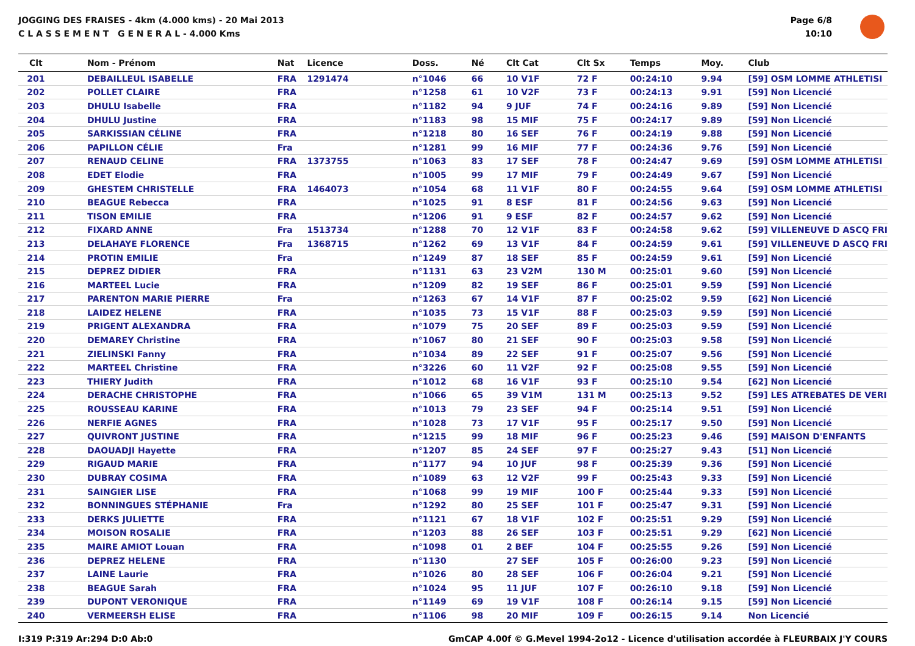JOGGING DES FRAISES - 4km (4.000 kms) - 20 Mai 2013
C L A S S E M E N T G E N E R A L - 4.000 Kms
Page 6/8
10:10
| Clt | Nom - Prénom | Nat | Licence | Doss. | Né | Clt Cat | Clt Sx | Temps | Moy. | Club |
| --- | --- | --- | --- | --- | --- | --- | --- | --- | --- | --- |
| 201 | DEBAILLEUL ISABELLE | FRA | 1291474 | n°1046 | 66 | 10 V1F | 72 F | 00:24:10 | 9.94 | [59] OSM LOMME ATHLETISI |
| 202 | POLLET CLAIRE | FRA | | n°1258 | 61 | 10 V2F | 73 F | 00:24:13 | 9.91 | [59] Non Licencié |
| 203 | DHULU Isabelle | FRA | | n°1182 | 94 | 9 JUF | 74 F | 00:24:16 | 9.89 | [59] Non Licencié |
| 204 | DHULU Justine | FRA | | n°1183 | 98 | 15 MIF | 75 F | 00:24:17 | 9.89 | [59] Non Licencié |
| 205 | SARKISSIAN CÉLINE | FRA | | n°1218 | 80 | 16 SEF | 76 F | 00:24:19 | 9.88 | [59] Non Licencié |
| 206 | PAPILLON CÉLIE | Fra | | n°1281 | 99 | 16 MIF | 77 F | 00:24:36 | 9.76 | [59] Non Licencié |
| 207 | RENAUD CELINE | FRA | 1373755 | n°1063 | 83 | 17 SEF | 78 F | 00:24:47 | 9.69 | [59] OSM LOMME ATHLETISI |
| 208 | EDET Elodie | FRA | | n°1005 | 99 | 17 MIF | 79 F | 00:24:49 | 9.67 | [59] Non Licencié |
| 209 | GHESTEM CHRISTELLE | FRA | 1464073 | n°1054 | 68 | 11 V1F | 80 F | 00:24:55 | 9.64 | [59] OSM LOMME ATHLETISI |
| 210 | BEAGUE Rebecca | FRA | | n°1025 | 91 | 8 ESF | 81 F | 00:24:56 | 9.63 | [59] Non Licencié |
| 211 | TISON EMILIE | FRA | | n°1206 | 91 | 9 ESF | 82 F | 00:24:57 | 9.62 | [59] Non Licencié |
| 212 | FIXARD ANNE | Fra | 1513734 | n°1288 | 70 | 12 V1F | 83 F | 00:24:58 | 9.62 | [59] VILLENEUVE D ASCQ FRI |
| 213 | DELAHAYE FLORENCE | Fra | 1368715 | n°1262 | 69 | 13 V1F | 84 F | 00:24:59 | 9.61 | [59] VILLENEUVE D ASCQ FRI |
| 214 | PROTIN EMILIE | Fra | | n°1249 | 87 | 18 SEF | 85 F | 00:24:59 | 9.61 | [59] Non Licencié |
| 215 | DEPREZ DIDIER | FRA | | n°1131 | 63 | 23 V2M | 130 M | 00:25:01 | 9.60 | [59] Non Licencié |
| 216 | MARTEEL Lucie | FRA | | n°1209 | 82 | 19 SEF | 86 F | 00:25:01 | 9.59 | [59] Non Licencié |
| 217 | PARENTON MARIE PIERRE | Fra | | n°1263 | 67 | 14 V1F | 87 F | 00:25:02 | 9.59 | [62] Non Licencié |
| 218 | LAIDEZ HELENE | FRA | | n°1035 | 73 | 15 V1F | 88 F | 00:25:03 | 9.59 | [59] Non Licencié |
| 219 | PRIGENT ALEXANDRA | FRA | | n°1079 | 75 | 20 SEF | 89 F | 00:25:03 | 9.59 | [59] Non Licencié |
| 220 | DEMAREY Christine | FRA | | n°1067 | 80 | 21 SEF | 90 F | 00:25:03 | 9.58 | [59] Non Licencié |
| 221 | ZIELINSKI Fanny | FRA | | n°1034 | 89 | 22 SEF | 91 F | 00:25:07 | 9.56 | [59] Non Licencié |
| 222 | MARTEEL Christine | FRA | | n°3226 | 60 | 11 V2F | 92 F | 00:25:08 | 9.55 | [59] Non Licencié |
| 223 | THIERY Judith | FRA | | n°1012 | 68 | 16 V1F | 93 F | 00:25:10 | 9.54 | [62] Non Licencié |
| 224 | DERACHE CHRISTOPHE | FRA | | n°1066 | 65 | 39 V1M | 131 M | 00:25:13 | 9.52 | [59] LES ATREBATES DE VERI |
| 225 | ROUSSEAU KARINE | FRA | | n°1013 | 79 | 23 SEF | 94 F | 00:25:14 | 9.51 | [59] Non Licencié |
| 226 | NERFIE AGNES | FRA | | n°1028 | 73 | 17 V1F | 95 F | 00:25:17 | 9.50 | [59] Non Licencié |
| 227 | QUIVRONT JUSTINE | FRA | | n°1215 | 99 | 18 MIF | 96 F | 00:25:23 | 9.46 | [59] MAISON D'ENFANTS |
| 228 | DAOUADJI Hayette | FRA | | n°1207 | 85 | 24 SEF | 97 F | 00:25:27 | 9.43 | [51] Non Licencié |
| 229 | RIGAUD MARIE | FRA | | n°1177 | 94 | 10 JUF | 98 F | 00:25:39 | 9.36 | [59] Non Licencié |
| 230 | DUBRAY COSIMA | FRA | | n°1089 | 63 | 12 V2F | 99 F | 00:25:43 | 9.33 | [59] Non Licencié |
| 231 | SAINGIER LISE | FRA | | n°1068 | 99 | 19 MIF | 100 F | 00:25:44 | 9.33 | [59] Non Licencié |
| 232 | BONNINGUES STÉPHANIE | Fra | | n°1292 | 80 | 25 SEF | 101 F | 00:25:47 | 9.31 | [59] Non Licencié |
| 233 | DERKS JULIETTE | FRA | | n°1121 | 67 | 18 V1F | 102 F | 00:25:51 | 9.29 | [59] Non Licencié |
| 234 | MOISON ROSALIE | FRA | | n°1203 | 88 | 26 SEF | 103 F | 00:25:51 | 9.29 | [62] Non Licencié |
| 235 | MAIRE AMIOT Louan | FRA | | n°1098 | 01 | 2 BEF | 104 F | 00:25:55 | 9.26 | [59] Non Licencié |
| 236 | DEPREZ HELENE | FRA | | n°1130 | | 27 SEF | 105 F | 00:26:00 | 9.23 | [59] Non Licencié |
| 237 | LAINE Laurie | FRA | | n°1026 | 80 | 28 SEF | 106 F | 00:26:04 | 9.21 | [59] Non Licencié |
| 238 | BEAGUE Sarah | FRA | | n°1024 | 95 | 11 JUF | 107 F | 00:26:10 | 9.18 | [59] Non Licencié |
| 239 | DUPONT VERONIQUE | FRA | | n°1149 | 69 | 19 V1F | 108 F | 00:26:14 | 9.15 | [59] Non Licencié |
| 240 | VERMEERSH ELISE | FRA | | n°1106 | 98 | 20 MIF | 109 F | 00:26:15 | 9.14 | Non Licencié |
I:319 P:319 Ar:294 D:0 Ab:0
GmCAP 4.00f © G.Mevel 1994-2o12 - Licence d'utilisation accordée à FLEURBAIX J'Y COURS